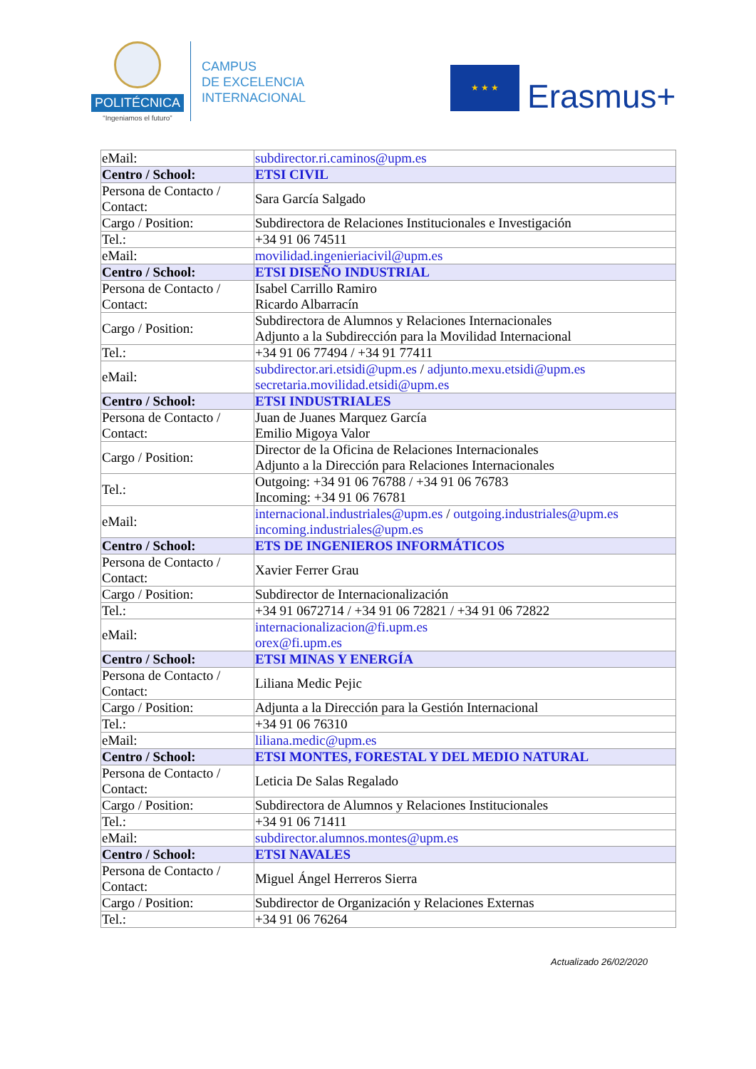POLITÉCNICA
“Ingeniamos el futuro”
CAMPUS
DE EXCELENCIA
INTERNACIONAL
★ ★ ★
Erasmus+
| eMail: | subdirector.ri.caminos@upm.es |
| Centro / School: | ETSI CIVIL |
| Persona de Contacto / Contact: | Sara García Salgado |
| Cargo / Position: | Subdirectora de Relaciones Institucionales e Investigación |
| Tel.: | +34 91 06 74511 |
| eMail: | movilidad.ingenieriacivil@upm.es |
| Centro / School: | ETSI DISEÑO INDUSTRIAL |
| Persona de Contacto / Contact: | Isabel Carrillo Ramiro Ricardo Albarracín |
| Cargo / Position: | Subdirectora de Alumnos y Relaciones Internacionales Adjunto a la Subdirección para la Movilidad Internacional |
| Tel.: | +34 91 06 77494 / +34 91 77411 |
| eMail: | subdirector.ari.etsidi@upm.es / adjunto.mexu.etsidi@upm.es secretaria.movilidad.etsidi@upm.es |
| Centro / School: | ETSI INDUSTRIALES |
| Persona de Contacto / Contact: | Juan de Juanes Marquez García Emilio Migoya Valor |
| Cargo / Position: | Director de la Oficina de Relaciones Internacionales Adjunto a la Dirección para Relaciones Internacionales |
| Tel.: | Outgoing: +34 91 06 76788 / +34 91 06 76783 Incoming: +34 91 06 76781 |
| eMail: | internacional.industriales@upm.es / outgoing.industriales@upm.es incoming.industriales@upm.es |
| Centro / School: | ETS DE INGENIEROS INFORMÁTICOS |
| Persona de Contacto / Contact: | Xavier Ferrer Grau |
| Cargo / Position: | Subdirector de Internacionalización |
| Tel.: | +34 91 0672714 / +34 91 06 72821 / +34 91 06 72822 |
| eMail: | internacionalizacion@fi.upm.es orex@fi.upm.es |
| Centro / School: | ETSI MINAS Y ENERGÍA |
| Persona de Contacto / Contact: | Liliana Medic Pejic |
| Cargo / Position: | Adjunta a la Dirección para la Gestión Internacional |
| Tel.: | +34 91 06 76310 |
| eMail: | liliana.medic@upm.es |
| Centro / School: | ETSI MONTES, FORESTAL Y DEL MEDIO NATURAL |
| Persona de Contacto / Contact: | Leticia De Salas Regalado |
| Cargo / Position: | Subdirectora de Alumnos y Relaciones Institucionales |
| Tel.: | +34 91 06 71411 |
| eMail: | subdirector.alumnos.montes@upm.es |
| Centro / School: | ETSI NAVALES |
| Persona de Contacto / Contact: | Miguel Ángel Herreros Sierra |
| Cargo / Position: | Subdirector de Organización y Relaciones Externas |
| Tel.: | +34 91 06 76264 |
Actualizado 26/02/2020